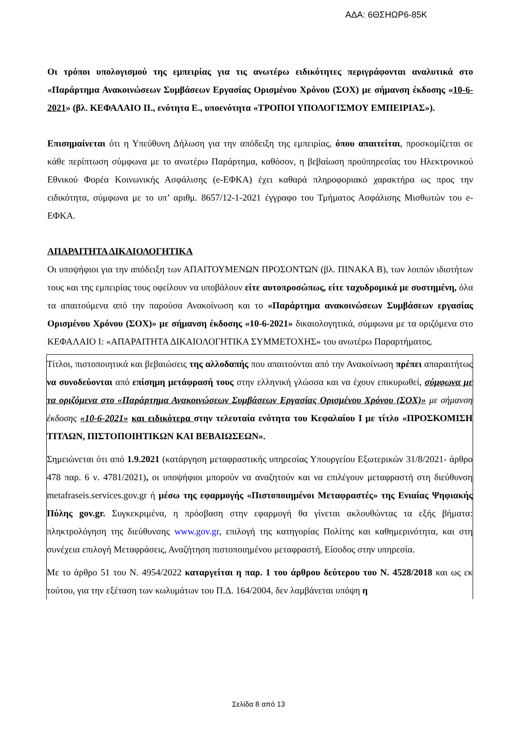ΑΔΑ: 6ΘΣΗΩΡ6-85Κ
Οι τρόποι υπολογισμού της εμπειρίας για τις ανωτέρω ειδικότητες περιγράφονται αναλυτικά στο «Παράρτημα Ανακοινώσεων Συμβάσεων Εργασίας Ορισμένου Χρόνου (ΣΟΧ) με σήμανση έκδοσης «10-6-2021» (βλ. ΚΕΦΑΛΑΙΟ ΙΙ., ενότητα Ε., υποενότητα «ΤΡΟΠΟΙ ΥΠΟΛΟΓΙΣΜΟΥ ΕΜΠΕΙΡΙΑΣ»).
Επισημαίνεται ότι η Υπεύθυνη Δήλωση για την απόδειξη της εμπειρίας, όπου απαιτείται, προσκομίζεται σε κάθε περίπτωση σύμφωνα με το ανωτέρω Παράρτημα, καθόσον, η βεβαίωση προϋπηρεσίας του Ηλεκτρονικού Εθνικού Φορέα Κοινωνικής Ασφάλισης (e-ΕΦΚΑ) έχει καθαρά πληροφοριακό χαρακτήρα ως προς την ειδικότητα, σύμφωνα με το υπ’ αριθμ. 8657/12-1-2021 έγγραφο του Τμήματος Ασφάλισης Μισθωτών του e-ΕΦΚΑ.
ΑΠΑΡΑΙΤΗΤΑ ΔΙΚΑΙΟΛΟΓΗΤΙΚΑ
Οι υποψήφιοι για την απόδειξη των ΑΠΑΙΤΟΥΜΕΝΩΝ ΠΡΟΣΟΝΤΩΝ (βλ. ΠΙΝΑΚΑ Β), των λοιπών ιδιοτήτων τους και της εμπειρίας τους οφείλουν να υποβάλουν είτε αυτοπροσώπως, είτε ταχυδρομικά με συστημένη, όλα τα απαιτούμενα από την παρούσα Ανακοίνωση και το «Παράρτημα ανακοινώσεων Συμβάσεων εργασίας Ορισμένου Χρόνου (ΣΟΧ)» με σήμανση έκδοσης «10-6-2021» δικαιολογητικά, σύμφωνα με τα οριζόμενα στο ΚΕΦΑΛΑΙΟ Ι: «ΑΠΑΡΑΙΤΗΤΑ ΔΙΚΑΙΟΛΟΓΗΤΙΚΑ ΣΥΜΜΕΤΟΧΗΣ» του ανωτέρω Παραρτήματος.
Τίτλοι, πιστοποιητικά και βεβαιώσεις της αλλοδαπής που απαιτούνται από την Ανακοίνωση πρέπει απαραιτήτως να συνοδεύονται από επίσημη μετάφρασή τους στην ελληνική γλώσσα και να έχουν επικυρωθεί, σύμφωνα με τα οριζόμενα στο «Παράρτημα Ανακοινώσεων Συμβάσεων Εργασίας Ορισμένου Χρόνου (ΣΟΧ)» με σήμανση έκδοσης «10-6-2021» και ειδικότερα στην τελευταία ενότητα του Κεφαλαίου Ι με τίτλο «ΠΡΟΣΚΟΜΙΣΗ ΤΙΤΛΩΝ, ΠΙΣΤΟΠΟΙΗΤΙΚΩΝ ΚΑΙ ΒΕΒΑΙΩΣΕΩΝ».
Σημειώνεται ότι από 1.9.2021 (κατάργηση μεταφραστικής υπηρεσίας Υπουργείου Εξωτερικών 31/8/2021- άρθρο 478 παρ. 6 ν. 4781/2021), οι υποψήφιοι μπορούν να αναζητούν και να επιλέγουν μεταφραστή στη διεύθυνση metafraseis.services.gov.gr ή μέσω της εφαρμογής «Πιστοποιημένοι Μεταφραστές» της Ενιαίας Ψηφιακής Πύλης gov.gr. Συγκεκριμένα, η πρόσβαση στην εφαρμογή θα γίνεται ακλουθώντας τα εξής βήματα: πληκτρολόγηση της διεύθυνσης www.gov.gr, επιλογή της κατηγορίας Πολίτης και καθημερινότητα, και στη συνέχεια επιλογή Μεταφράσεις, Αναζήτηση πιστοποιημένου μεταφραστή, Είσοδος στην υπηρεσία.
Με το άρθρο 51 του Ν. 4954/2022 καταργείται η παρ. 1 του άρθρου δεύτερου του Ν. 4528/2018 και ως εκ τούτου, για την εξέταση των κωλυμάτων του Π.Δ. 164/2004, δεν λαμβάνεται υπόψη η
Σελίδα 8 από 13